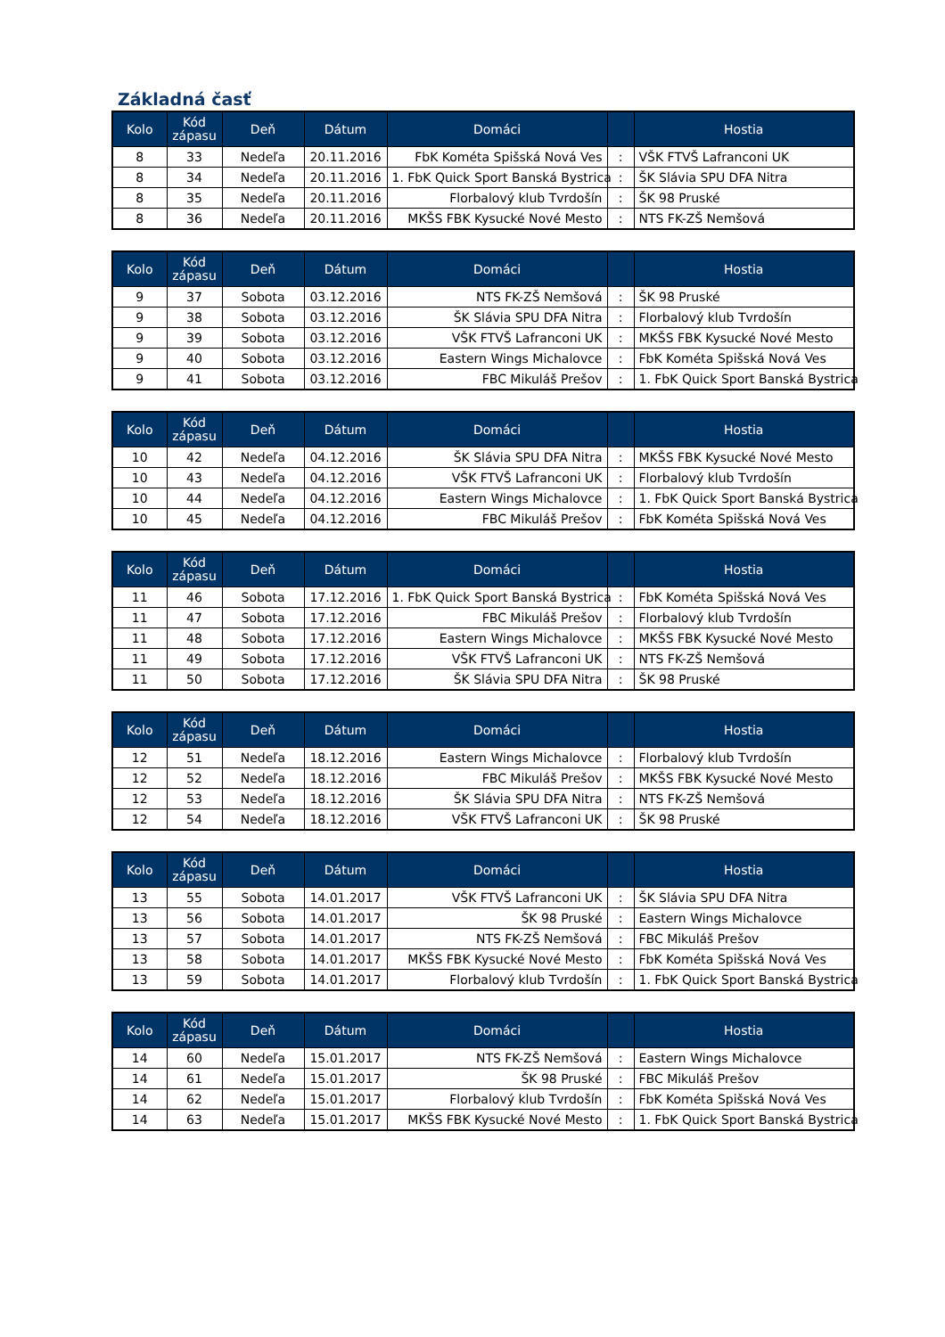Základná časť
| Kolo | Kód zápasu | Deň | Dátum | Domáci | | Hostia |
| --- | --- | --- | --- | --- | --- | --- |
| 8 | 33 | Nedeľa | 20.11.2016 | FbK Kométa Spišská Nová Ves | : | VŠK FTVŠ Lafranconi UK |
| 8 | 34 | Nedeľa | 20.11.2016 | 1. FbK Quick Sport Banská Bystrica | : | ŠK Slávia SPU DFA Nitra |
| 8 | 35 | Nedeľa | 20.11.2016 | Florbalový klub Tvrdošín | : | ŠK 98 Pruské |
| 8 | 36 | Nedeľa | 20.11.2016 | MKŠS FBK Kysucké Nové Mesto | : | NTS FK-ZŠ Nemšová |
| Kolo | Kód zápasu | Deň | Dátum | Domáci | | Hostia |
| --- | --- | --- | --- | --- | --- | --- |
| 9 | 37 | Sobota | 03.12.2016 | NTS FK-ZŠ Nemšová | : | ŠK 98 Pruské |
| 9 | 38 | Sobota | 03.12.2016 | ŠK Slávia SPU DFA Nitra | : | Florbalový klub Tvrdošín |
| 9 | 39 | Sobota | 03.12.2016 | VŠK FTVŠ Lafranconi UK | : | MKŠS FBK Kysucké Nové Mesto |
| 9 | 40 | Sobota | 03.12.2016 | Eastern Wings Michalovce | : | FbK Kométa Spišská Nová Ves |
| 9 | 41 | Sobota | 03.12.2016 | FBC Mikuláš Prešov | : | 1. FbK Quick Sport Banská Bystrica |
| Kolo | Kód zápasu | Deň | Dátum | Domáci | | Hostia |
| --- | --- | --- | --- | --- | --- | --- |
| 10 | 42 | Nedeľa | 04.12.2016 | ŠK Slávia SPU DFA Nitra | : | MKŠS FBK Kysucké Nové Mesto |
| 10 | 43 | Nedeľa | 04.12.2016 | VŠK FTVŠ Lafranconi UK | : | Florbalový klub Tvrdošín |
| 10 | 44 | Nedeľa | 04.12.2016 | Eastern Wings Michalovce | : | 1. FbK Quick Sport Banská Bystrica |
| 10 | 45 | Nedeľa | 04.12.2016 | FBC Mikuláš Prešov | : | FbK Kométa Spišská Nová Ves |
| Kolo | Kód zápasu | Deň | Dátum | Domáci | | Hostia |
| --- | --- | --- | --- | --- | --- | --- |
| 11 | 46 | Sobota | 17.12.2016 | 1. FbK Quick Sport Banská Bystrica | : | FbK Kométa Spišská Nová Ves |
| 11 | 47 | Sobota | 17.12.2016 | FBC Mikuláš Prešov | : | Florbalový klub Tvrdošín |
| 11 | 48 | Sobota | 17.12.2016 | Eastern Wings Michalovce | : | MKŠS FBK Kysucké Nové Mesto |
| 11 | 49 | Sobota | 17.12.2016 | VŠK FTVŠ Lafranconi UK | : | NTS FK-ZŠ Nemšová |
| 11 | 50 | Sobota | 17.12.2016 | ŠK Slávia SPU DFA Nitra | : | ŠK 98 Pruské |
| Kolo | Kód zápasu | Deň | Dátum | Domáci | | Hostia |
| --- | --- | --- | --- | --- | --- | --- |
| 12 | 51 | Nedeľa | 18.12.2016 | Eastern Wings Michalovce | : | Florbalový klub Tvrdošín |
| 12 | 52 | Nedeľa | 18.12.2016 | FBC Mikuláš Prešov | : | MKŠS FBK Kysucké Nové Mesto |
| 12 | 53 | Nedeľa | 18.12.2016 | ŠK Slávia SPU DFA Nitra | : | NTS FK-ZŠ Nemšová |
| 12 | 54 | Nedeľa | 18.12.2016 | VŠK FTVŠ Lafranconi UK | : | ŠK 98 Pruské |
| Kolo | Kód zápasu | Deň | Dátum | Domáci | | Hostia |
| --- | --- | --- | --- | --- | --- | --- |
| 13 | 55 | Sobota | 14.01.2017 | VŠK FTVŠ Lafranconi UK | : | ŠK Slávia SPU DFA Nitra |
| 13 | 56 | Sobota | 14.01.2017 | ŠK 98 Pruské | : | Eastern Wings Michalovce |
| 13 | 57 | Sobota | 14.01.2017 | NTS FK-ZŠ Nemšová | : | FBC Mikuláš Prešov |
| 13 | 58 | Sobota | 14.01.2017 | MKŠS FBK Kysucké Nové Mesto | : | FbK Kométa Spišská Nová Ves |
| 13 | 59 | Sobota | 14.01.2017 | Florbalový klub Tvrdošín | : | 1. FbK Quick Sport Banská Bystrica |
| Kolo | Kód zápasu | Deň | Dátum | Domáci | | Hostia |
| --- | --- | --- | --- | --- | --- | --- |
| 14 | 60 | Nedeľa | 15.01.2017 | NTS FK-ZŠ Nemšová | : | Eastern Wings Michalovce |
| 14 | 61 | Nedeľa | 15.01.2017 | ŠK 98 Pruské | : | FBC Mikuláš Prešov |
| 14 | 62 | Nedeľa | 15.01.2017 | Florbalový klub Tvrdošín | : | FbK Kométa Spišská Nová Ves |
| 14 | 63 | Nedeľa | 15.01.2017 | MKŠS FBK Kysucké Nové Mesto | : | 1. FbK Quick Sport Banská Bystrica |